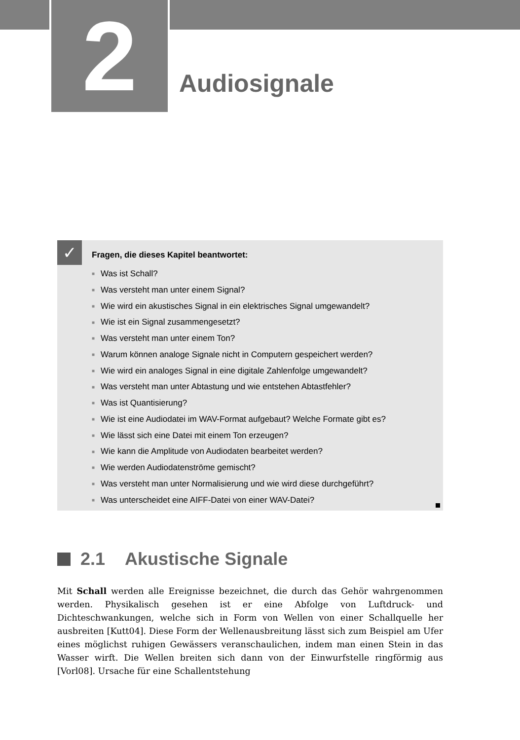2 Audiosignale
✓
Fragen, die dieses Kapitel beantwortet:
■ Was ist Schall?
■ Was versteht man unter einem Signal?
■ Wie wird ein akustisches Signal in ein elektrisches Signal umgewandelt?
■ Wie ist ein Signal zusammengesetzt?
■ Was versteht man unter einem Ton?
■ Warum können analoge Signale nicht in Computern gespeichert werden?
■ Wie wird ein analoges Signal in eine digitale Zahlenfolge umgewandelt?
■ Was versteht man unter Abtastung und wie entstehen Abtastfehler?
■ Was ist Quantisierung?
■ Wie ist eine Audiodatei im WAV-Format aufgebaut? Welche Formate gibt es?
■ Wie lässt sich eine Datei mit einem Ton erzeugen?
■ Wie kann die Amplitude von Audiodaten bearbeitet werden?
■ Wie werden Audiodatenströme gemischt?
■ Was versteht man unter Normalisierung und wie wird diese durchgeführt?
■ Was unterscheidet eine AIFF-Datei von einer WAV-Datei?
2.1 Akustische Signale
Mit Schall werden alle Ereignisse bezeichnet, die durch das Gehör wahrgenommen werden. Physikalisch gesehen ist er eine Abfolge von Luftdruck- und Dichteschwankungen, welche sich in Form von Wellen von einer Schallquelle her ausbreiten [Kutt04]. Diese Form der Wellenausbreitung lässt sich zum Beispiel am Ufer eines möglichst ruhigen Gewässers veranschaulichen, indem man einen Stein in das Wasser wirft. Die Wellen breiten sich dann von der Einwurfstelle ringförmig aus [Vorl08]. Ursache für eine Schallentstehung